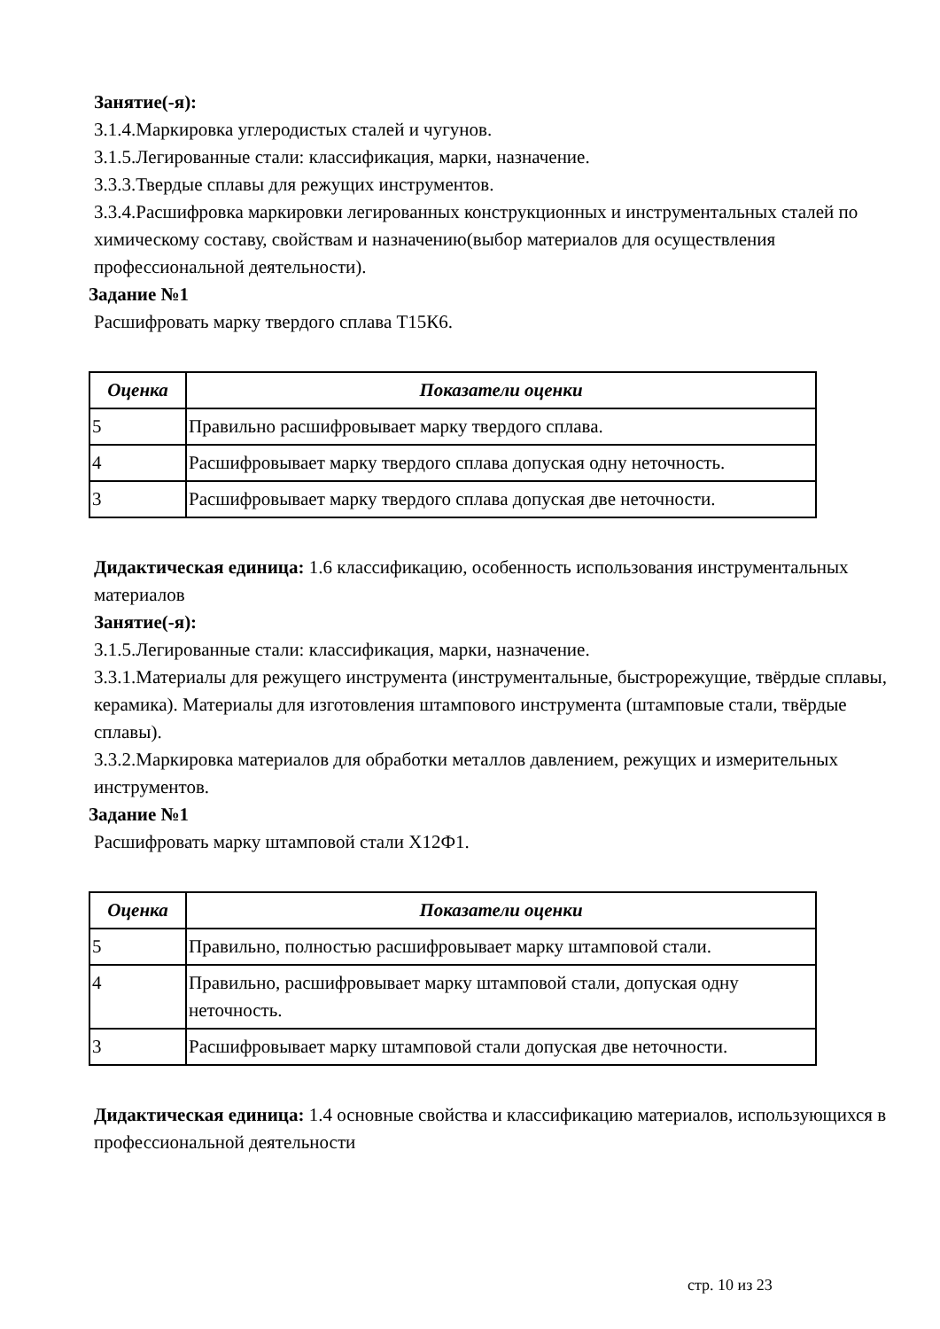Занятие(-я):
3.1.4.Маркировка углеродистых сталей и чугунов.
3.1.5.Легированные стали: классификация, марки, назначение.
3.3.3.Твердые сплавы для режущих инструментов.
3.3.4.Расшифровка маркировки легированных конструкционных и инструментальных сталей по химическому составу, свойствам и назначению(выбор материалов для осуществления профессиональной деятельности).
Задание №1
Расшифровать марку твердого сплава Т15К6.
| Оценка | Показатели оценки |
| --- | --- |
| 5 | Правильно расшифровывает марку твердого сплава. |
| 4 | Расшифровывает марку твердого сплава допуская одну неточность. |
| 3 | Расшифровывает марку твердого сплава допуская две неточности. |
Дидактическая единица: 1.6 классификацию, особенность использования инструментальных материалов
Занятие(-я):
3.1.5.Легированные стали: классификация, марки, назначение.
3.3.1.Материалы для режущего инструмента (инструментальные, быстрорежущие, твёрдые сплавы, керамика). Материалы для изготовления штампового инструмента (штамповые стали, твёрдые сплавы).
3.3.2.Маркировка материалов для обработки металлов давлением, режущих и измерительных инструментов.
Задание №1
Расшифровать марку штамповой стали Х12Ф1.
| Оценка | Показатели оценки |
| --- | --- |
| 5 | Правильно, полностью расшифровывает марку штамповой стали. |
| 4 | Правильно, расшифровывает марку штамповой стали, допуская одну неточность. |
| 3 | Расшифровывает марку штамповой стали допуская две неточности. |
Дидактическая единица: 1.4 основные свойства и классификацию материалов, использующихся в профессиональной деятельности
стр. 10 из 23